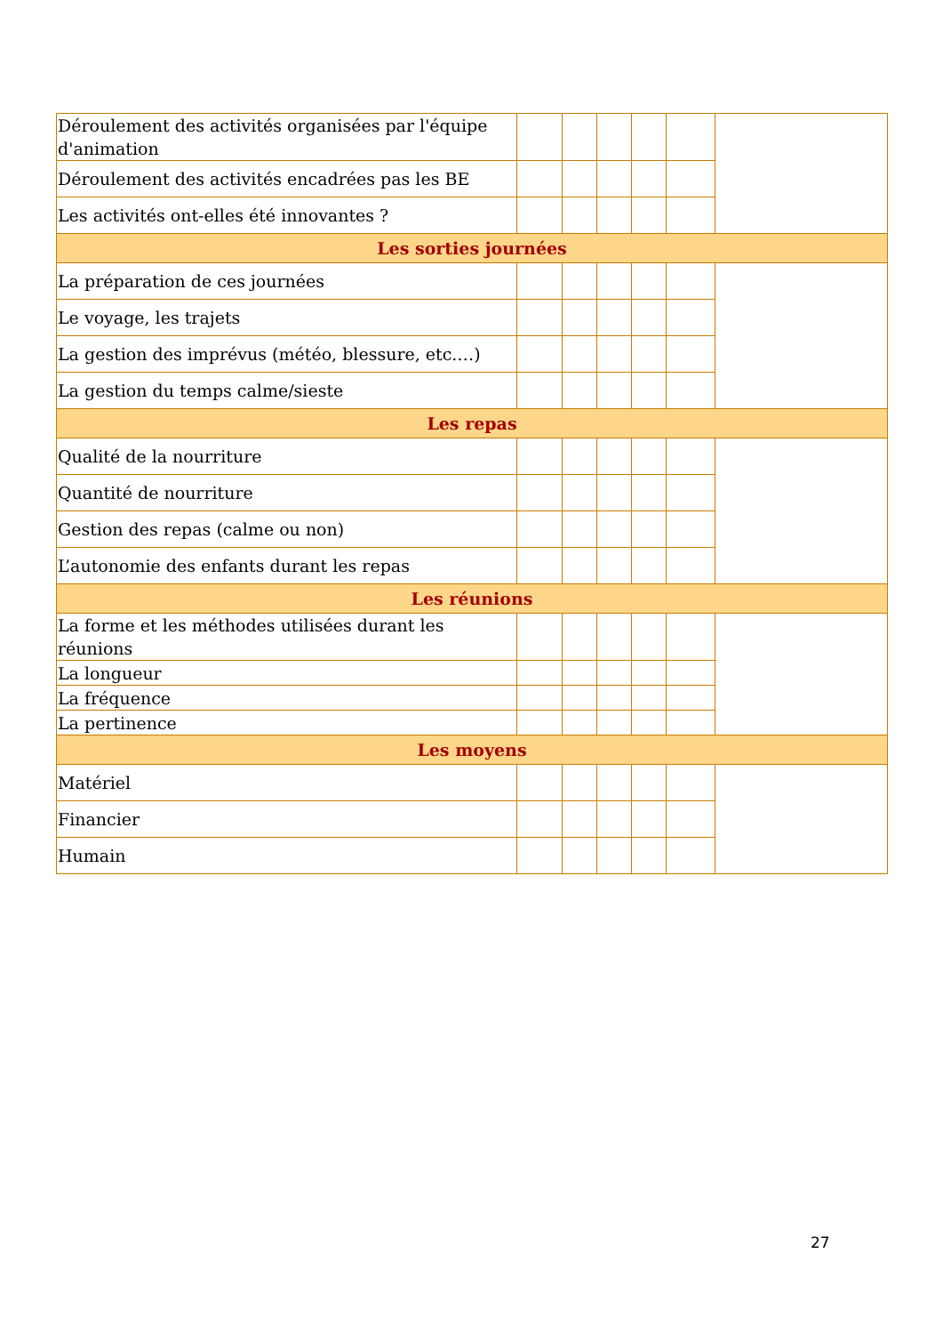| Déroulement des activités organisées par l'équipe d'animation | | | | | | |
| Déroulement des activités encadrées pas les BE | | | | | | |
| Les activités ont-elles été innovantes ? | | | | | | |
| Les sorties journées | | | | | | |
| La préparation de ces journées | | | | | | |
| Le voyage, les trajets | | | | | | |
| La gestion des imprévus (météo, blessure, etc.…) | | | | | | |
| La gestion du temps calme/sieste | | | | | | |
| Les repas | | | | | | |
| Qualité de la nourriture | | | | | | |
| Quantité de nourriture | | | | | | |
| Gestion des repas (calme ou non) | | | | | | |
| L’autonomie des enfants durant les repas | | | | | | |
| Les réunions | | | | | | |
| La forme et les méthodes utilisées durant les réunions | | | | | | |
| La longueur | | | | | | |
| La fréquence | | | | | | |
| La pertinence | | | | | | |
| Les moyens | | | | | | |
| Matériel | | | | | | |
| Financier | | | | | | |
| Humain | | | | | | |
27